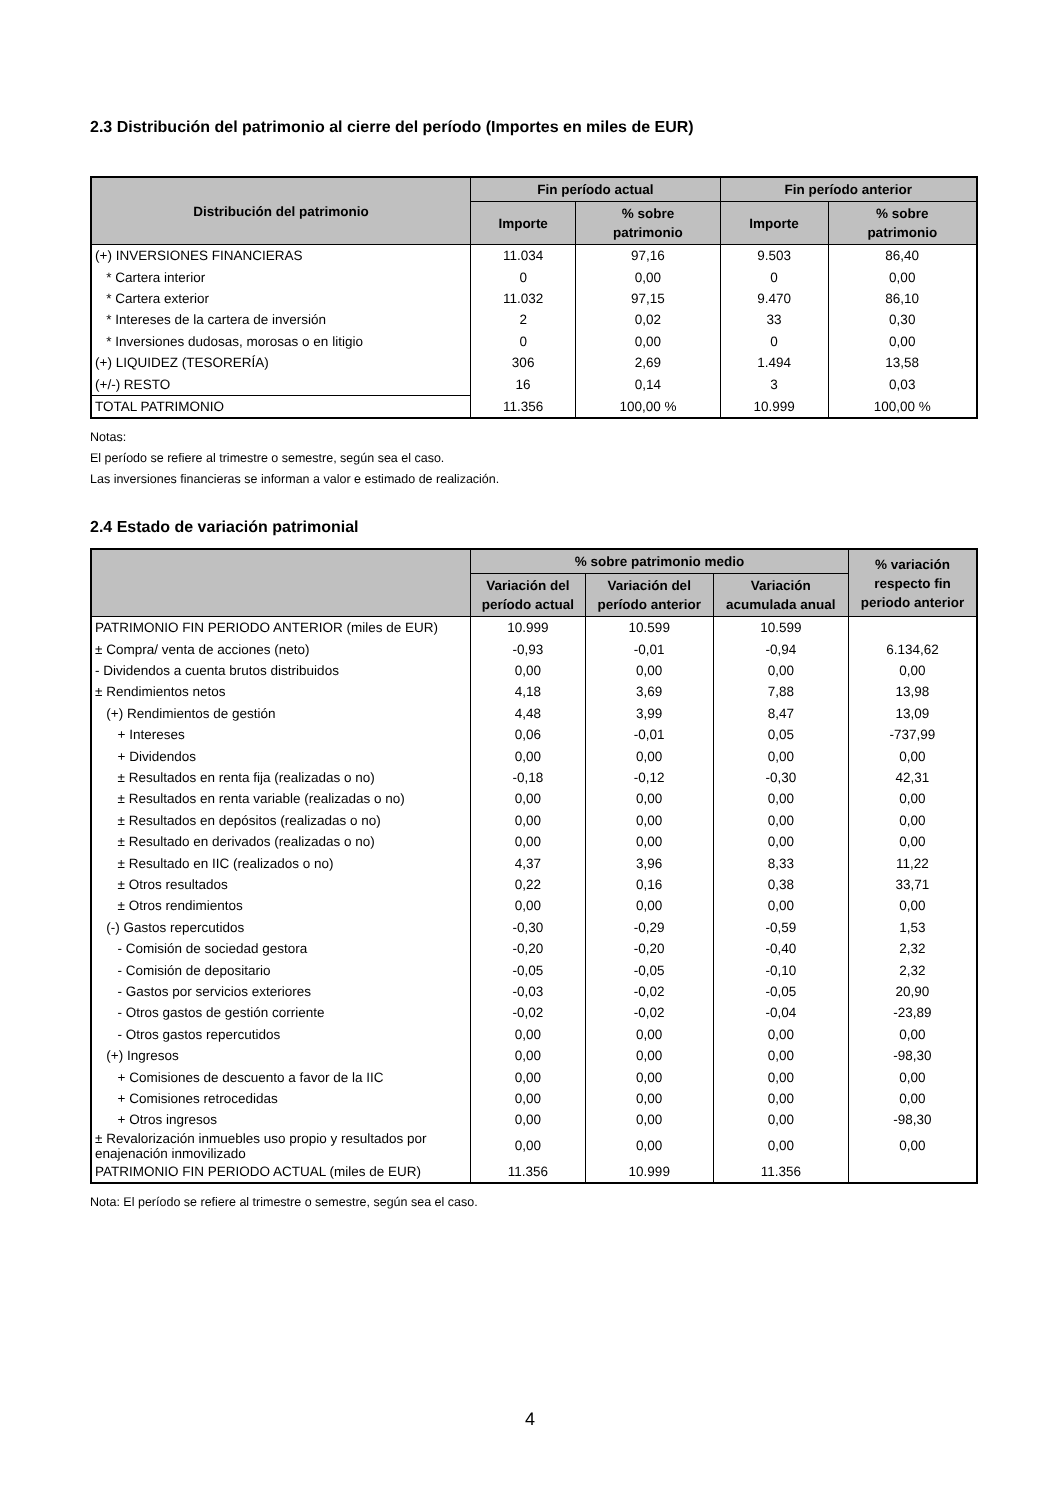2.3 Distribución del patrimonio al cierre del período (Importes en miles de EUR)
| Distribución del patrimonio | Fin período actual | | Fin período anterior | |
| --- | --- | --- | --- | --- |
| | Importe | % sobre patrimonio | Importe | % sobre patrimonio |
| (+) INVERSIONES FINANCIERAS | 11.034 | 97,16 | 9.503 | 86,40 |
| * Cartera interior | 0 | 0,00 | 0 | 0,00 |
| * Cartera exterior | 11.032 | 97,15 | 9.470 | 86,10 |
| * Intereses de la cartera de inversión | 2 | 0,02 | 33 | 0,30 |
| * Inversiones dudosas, morosas o en litigio | 0 | 0,00 | 0 | 0,00 |
| (+) LIQUIDEZ (TESORERÍA) | 306 | 2,69 | 1.494 | 13,58 |
| (+/-) RESTO | 16 | 0,14 | 3 | 0,03 |
| TOTAL PATRIMONIO | 11.356 | 100,00 % | 10.999 | 100,00 % |
Notas:
El período se refiere al trimestre o semestre, según sea el caso.
Las inversiones financieras se informan a valor e estimado de realización.
2.4 Estado de variación patrimonial
| | % sobre patrimonio medio | | | % variación respecto fin periodo anterior |
| --- | --- | --- | --- | --- |
| | Variación del período actual | Variación del período anterior | Variación acumulada anual | |
| PATRIMONIO FIN PERIODO ANTERIOR (miles de EUR) | 10.999 | 10.599 | 10.599 | |
| ± Compra/ venta de acciones (neto) | -0,93 | -0,01 | -0,94 | 6.134,62 |
| - Dividendos a cuenta brutos distribuidos | 0,00 | 0,00 | 0,00 | 0,00 |
| ± Rendimientos netos | 4,18 | 3,69 | 7,88 | 13,98 |
| (+) Rendimientos de gestión | 4,48 | 3,99 | 8,47 | 13,09 |
| + Intereses | 0,06 | -0,01 | 0,05 | -737,99 |
| + Dividendos | 0,00 | 0,00 | 0,00 | 0,00 |
| ± Resultados en renta fija (realizadas o no) | -0,18 | -0,12 | -0,30 | 42,31 |
| ± Resultados en renta variable (realizadas o no) | 0,00 | 0,00 | 0,00 | 0,00 |
| ± Resultados en depósitos (realizadas o no) | 0,00 | 0,00 | 0,00 | 0,00 |
| ± Resultado en derivados (realizadas o no) | 0,00 | 0,00 | 0,00 | 0,00 |
| ± Resultado en IIC (realizados o no) | 4,37 | 3,96 | 8,33 | 11,22 |
| ± Otros resultados | 0,22 | 0,16 | 0,38 | 33,71 |
| ± Otros rendimientos | 0,00 | 0,00 | 0,00 | 0,00 |
| (-) Gastos repercutidos | -0,30 | -0,29 | -0,59 | 1,53 |
| - Comisión de sociedad gestora | -0,20 | -0,20 | -0,40 | 2,32 |
| - Comisión de depositario | -0,05 | -0,05 | -0,10 | 2,32 |
| - Gastos por servicios exteriores | -0,03 | -0,02 | -0,05 | 20,90 |
| - Otros gastos de gestión corriente | -0,02 | -0,02 | -0,04 | -23,89 |
| - Otros gastos repercutidos | 0,00 | 0,00 | 0,00 | 0,00 |
| (+) Ingresos | 0,00 | 0,00 | 0,00 | -98,30 |
| + Comisiones de descuento a favor de la IIC | 0,00 | 0,00 | 0,00 | 0,00 |
| + Comisiones retrocedidas | 0,00 | 0,00 | 0,00 | 0,00 |
| + Otros ingresos | 0,00 | 0,00 | 0,00 | -98,30 |
| ± Revalorización inmuebles uso propio y resultados por enajenación inmovilizado | 0,00 | 0,00 | 0,00 | 0,00 |
| PATRIMONIO FIN PERIODO ACTUAL (miles de EUR) | 11.356 | 10.999 | 11.356 | |
Nota: El período se refiere al trimestre o semestre, según sea el caso.
4